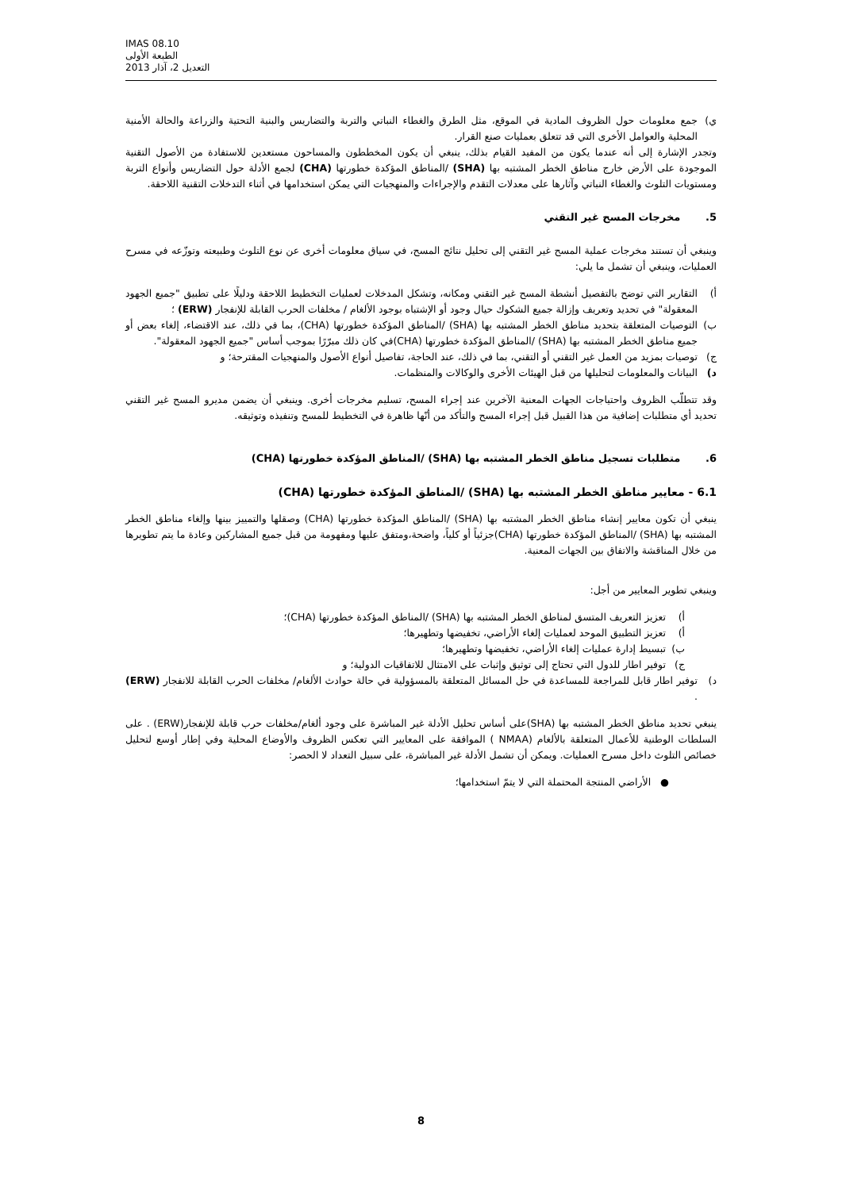IMAS 08.10
الطبعة الأولى
التعديل 2، آذار 2013
ي) جمع معلومات حول الظروف المادية في الموقع، مثل الطرق والغطاء النباتي والتربة والتضاريس والبنية التحتية والزراعة والحالة الأمنية المحلية والعوامل الأخرى التي قد تتعلق بعمليات صنع القرار.
وتجدر الإشارة إلى أنه عندما يكون من المفيد القيام بذلك، ينبغي أن يكون المخططون والمساحون مستعدين للاستفادة من الأصول التقنية الموجودة على الأرض خارج مناطق الخطر المشتبه بها (SHA) /المناطق المؤكدة خطورتها (CHA) لجمع الأدلة حول التضاريس وأنواع التربة ومستويات التلوث والغطاء النباتي وآثارها على معدلات التقدم والإجراءات والمنهجيات التي يمكن استخدامها في أثناء التدخلات التقنية اللاحقة.
5. مخرجات المسح غير التقني
وينبغي أن تستند مخرجات عملية المسح غير التقني إلى تحليل نتائج المسح، في سياق معلومات أخرى عن نوع التلوث وطبيعته وتوزّعه في مسرح العمليات، وينبغي أن تشمل ما يلي:
أ) التقارير التي توضح بالتفصيل أنشطة المسح غير التقني ومكانه، وتشكل المدخلات لعمليات التخطيط اللاحقة ودليلًا على تطبيق "جميع الجهود المعقولة" في تحديد وتعريف وإزالة جميع الشكوك حيال وجود أو الإشتباه بوجود الألغام / مخلفات الحرب القابلة للإنفجار (ERW) ؛
ب) التوصيات المتعلقة بتحديد مناطق الخطر المشتبه بها (SHA) /المناطق المؤكدة خطورتها (CHA)، بما في ذلك، عند الاقتضاء، إلغاء بعض أو جميع مناطق الخطر المشتبه بها (SHA) /المناطق المؤكدة خطورتها (CHA)في كان ذلك مبرّرًا بموجب أساس "جميع الجهود المعقولة".
ج) توصيات بمزيد من العمل غير التقني أو التقني، بما في ذلك، عند الحاجة، تفاصيل أنواع الأصول والمنهجيات المقترحة؛ و
د) البيانات والمعلومات لتحليلها من قبل الهيئات الأخرى والوكالات والمنظمات.
وقد تتطلّب الظروف واحتياجات الجهات المعنية الآخرين عند إجراء المسح، تسليم مخرجات أخرى. وينبغي أن يضمن مديرو المسح غير التقني تحديد أي متطلبات إضافية من هذا القبيل قبل إجراء المسح والتأكد من أنّها ظاهرة في التخطيط للمسح وتنفيذه وتوثيقه.
6. متطلبات تسجيل مناطق الخطر المشتبه بها (SHA) /المناطق المؤكدة خطورتها (CHA)
6.1 - معايير مناطق الخطر المشتبه بها (SHA) /المناطق المؤكدة خطورتها (CHA)
ينبغي أن تكون معايير إنشاء مناطق الخطر المشتبه بها (SHA) /المناطق المؤكدة خطورتها (CHA) وصقلها والتمييز بينها وإلغاء مناطق الخطر المشتبه بها (SHA) /المناطق المؤكدة خطورتها (CHA)جزئياً أو كلياً، واضحة،ومتفق عليها ومفهومة من قبل جميع المشاركين وعادة ما يتم تطويرها من خلال المناقشة والاتفاق بين الجهات المعنية.
وينبغي تطوير المعايير من أجل:
أ) تعزيز التعريف المتسق لمناطق الخطر المشتبه بها (SHA) /المناطق المؤكدة خطورتها (CHA)؛
أ) تعزيز التطبيق الموحد لعمليات إلغاء الأراضي، تخفيضها وتطهيرها؛
ب) تبسيط إدارة عمليات إلغاء الأراضي، تخفيضها وتطهيرها؛
ج) توفير اطار للدول التي تحتاج إلى توثيق وإثبات على الامتثال للاتفاقيات الدولية؛ و
د) توفير اطار قابل للمراجعة للمساعدة في حل المسائل المتعلقة بالمسؤولية في حالة حوادث الألغام/ مخلفات الحرب القابلة للانفجار (ERW) .
ينبغي تحديد مناطق الخطر المشتبه بها (SHA)على أساس تحليل الأدلة غير المباشرة على وجود ألغام/مخلفات حرب قابلة للإنفجار(ERW) . على السلطات الوطنية للأعمال المتعلقة بالألغام (NMAA ) الموافقة على المعايير التي تعكس الظروف والأوضاع المحلية وفي إطار أوسع لتحليل خصائص التلوث داخل مسرح العمليات. ويمكن أن تشمل الأدلة غير المباشرة، على سبيل التعداد لا الحصر:
● الأراضي المنتجة المحتملة التي لا يتمّ استخدامها؛
8